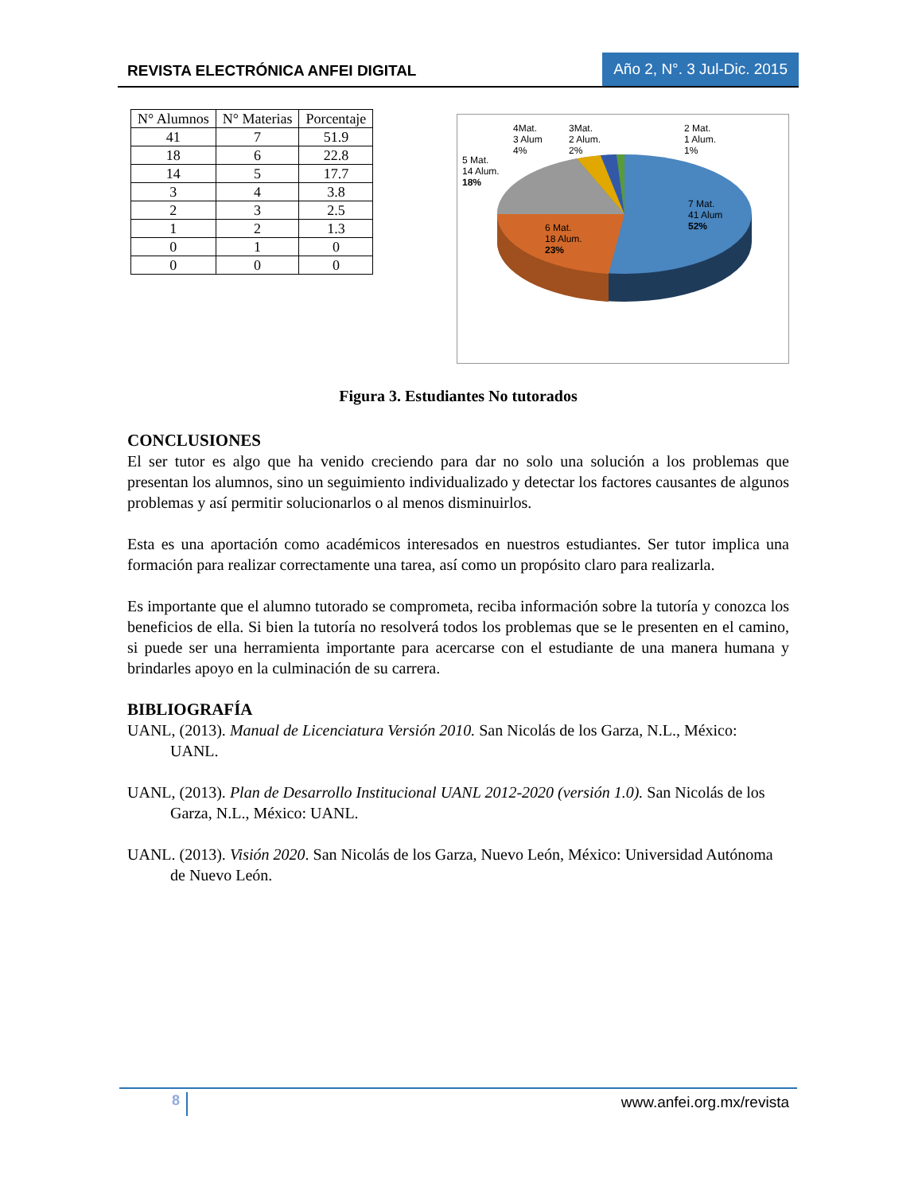REVISTA ELECTRÓNICA ANFEI DIGITAL
Año 2, N°. 3 Jul-Dic. 2015
| N° Alumnos | N° Materias | Porcentaje |
| --- | --- | --- |
| 41 | 7 | 51.9 |
| 18 | 6 | 22.8 |
| 14 | 5 | 17.7 |
| 3 | 4 | 3.8 |
| 2 | 3 | 2.5 |
| 1 | 2 | 1.3 |
| 0 | 1 | 0 |
| 0 | 0 | 0 |
4Mat.
3 Alum
4%
3Mat.
2 Alum.
2%
2 Mat.
1 Alum.
1%
5 Mat.
14 Alum.
18%
7 Mat.
41 Alum
52%
6 Mat.
18 Alum.
23%
Figura 3. Estudiantes No tutorados
CONCLUSIONES
El ser tutor es algo que ha venido creciendo para dar no solo una solución a los problemas que presentan los alumnos, sino un seguimiento individualizado y detectar los factores causantes de algunos problemas y así permitir solucionarlos o al menos disminuirlos.
Esta es una aportación como académicos interesados en nuestros estudiantes. Ser tutor implica una formación para realizar correctamente una tarea, así como un propósito claro para realizarla.
Es importante que el alumno tutorado se comprometa, reciba información sobre la tutoría y conozca los beneficios de ella. Si bien la tutoría no resolverá todos los problemas que se le presenten en el camino, si puede ser una herramienta importante para acercarse con el estudiante de una manera humana y brindarles apoyo en la culminación de su carrera.
BIBLIOGRAFÍA
UANL, (2013). Manual de Licenciatura Versión 2010. San Nicolás de los Garza, N.L., México: UANL.
UANL, (2013). Plan de Desarrollo Institucional UANL 2012-2020 (versión 1.0). San Nicolás de los Garza, N.L., México: UANL.
UANL. (2013). Visión 2020. San Nicolás de los Garza, Nuevo León, México: Universidad Autónoma de Nuevo León.
8 www.anfei.org.mx/revista